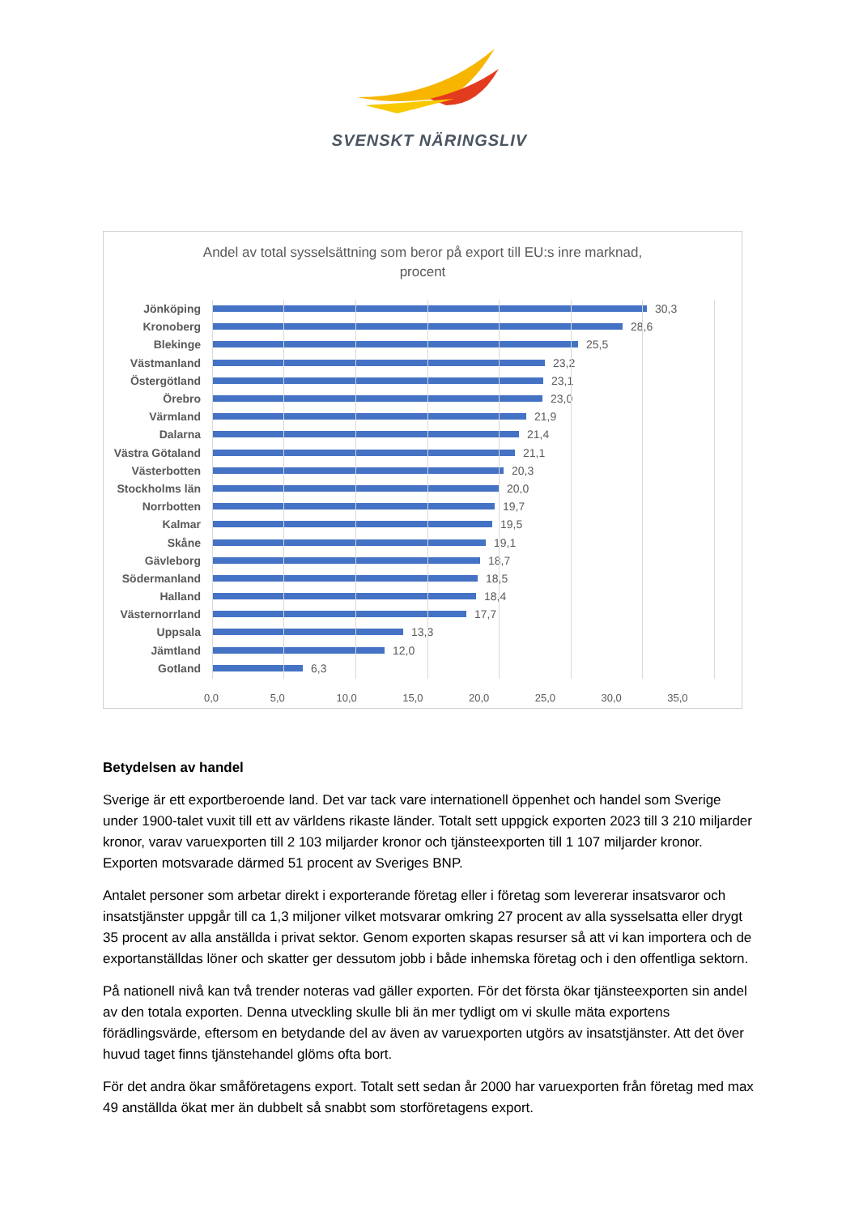SVENSKT NÄRINGSLIV
Andel av total sysselsättning som beror på export till EU:s inre marknad,
procent
Jönköping 30,3
Kronoberg 28,6
Blekinge 25,5
Västmanland 23,2
Östergötland 23,1
Örebro 23,0
Värmland 21,9
Dalarna 21,4
Västra Götaland
21,1
Västerbotten 20,3
Stockholms län 20,0
Norrbotten 19,7
Kalmar 19,5
Skåne 19,1
Gävleborg 18,7
Södermanland 18,5
Halland 18,4
Västernorrland 17,7
Uppsala 13,3
Jämtland 12,0
Gotland 6,3
0,0 5,0 10,0 15,0 20,0 25,0 30,0 35,0
Betydelsen av handel
Sverige är ett exportberoende land. Det var tack vare internationell öppenhet och handel som Sverige under 1900-talet vuxit till ett av världens rikaste länder. Totalt sett uppgick exporten 2023 till 3 210 miljarder kronor, varav varuexporten till 2 103 miljarder kronor och tjänsteexporten till 1 107 miljarder kronor. Exporten motsvarade därmed 51 procent av Sveriges BNP.
Antalet personer som arbetar direkt i exporterande företag eller i företag som levererar insatsvaror och insatstjänster uppgår till ca 1,3 miljoner vilket motsvarar omkring 27 procent av alla sysselsatta eller drygt 35 procent av alla anställda i privat sektor. Genom exporten skapas resurser så att vi kan importera och de exportanställdas löner och skatter ger dessutom jobb i både inhemska företag och i den offentliga sektorn.
På nationell nivå kan två trender noteras vad gäller exporten. För det första ökar tjänsteexporten sin andel av den totala exporten. Denna utveckling skulle bli än mer tydligt om vi skulle mäta exportens förädlingsvärde, eftersom en betydande del av även av varuexporten utgörs av insatstjänster. Att det över huvud taget finns tjänstehandel glöms ofta bort.
För det andra ökar småföretagens export. Totalt sett sedan år 2000 har varuexporten från företag med max 49 anställda ökat mer än dubbelt så snabbt som storföretagens export.